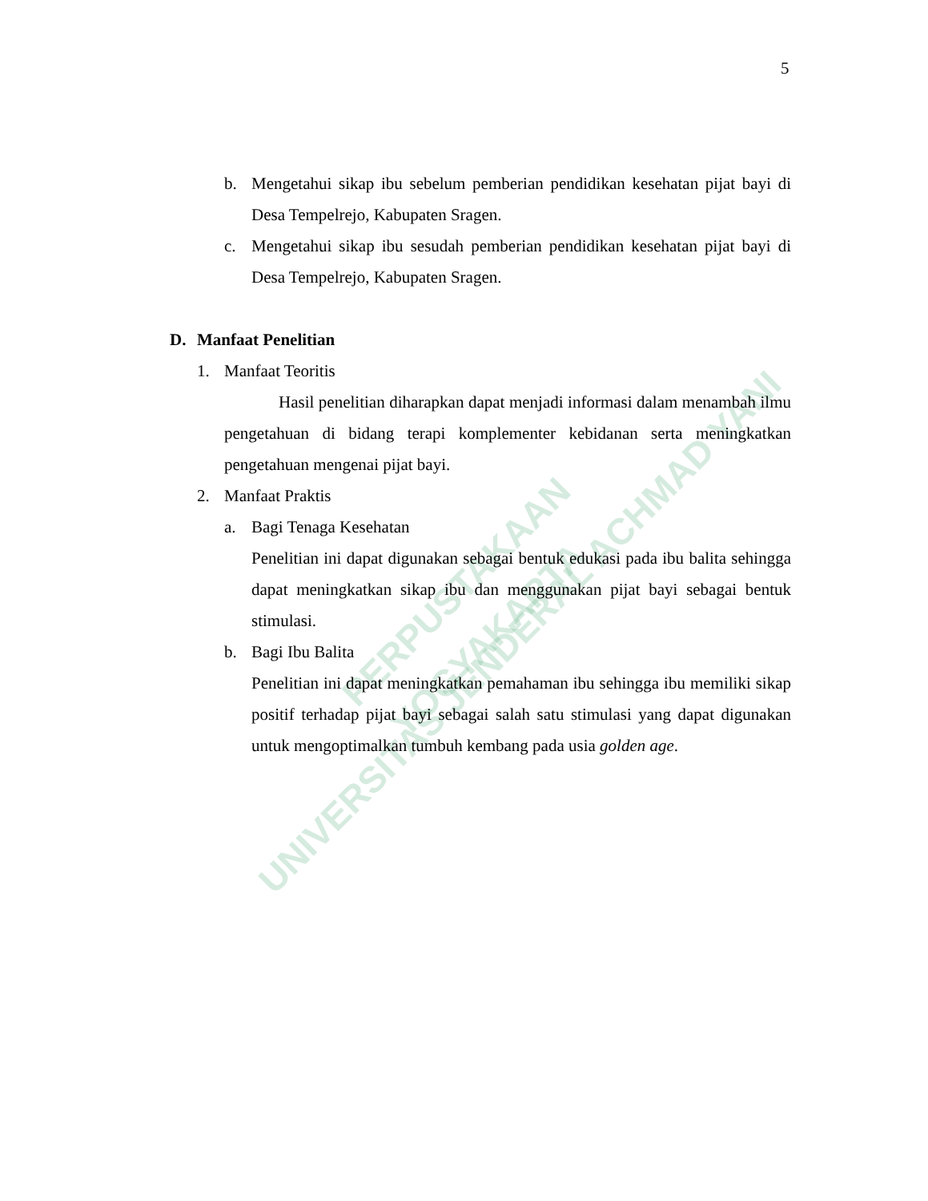UNIVERSITAS JENDERAL ACHMAD YANI
PERPUSTAKAAN
YOGYAKARTA
5
b. Mengetahui sikap ibu sebelum pemberian pendidikan kesehatan pijat bayi di Desa Tempelrejo, Kabupaten Sragen.
c. Mengetahui sikap ibu sesudah pemberian pendidikan kesehatan pijat bayi di Desa Tempelrejo, Kabupaten Sragen.
D. Manfaat Penelitian
1. Manfaat Teoritis
Hasil penelitian diharapkan dapat menjadi informasi dalam menambah ilmu pengetahuan di bidang terapi komplementer kebidanan serta meningkatkan pengetahuan mengenai pijat bayi.
2. Manfaat Praktis
a. Bagi Tenaga Kesehatan
Penelitian ini dapat digunakan sebagai bentuk edukasi pada ibu balita sehingga dapat meningkatkan sikap ibu dan menggunakan pijat bayi sebagai bentuk stimulasi.
b. Bagi Ibu Balita
Penelitian ini dapat meningkatkan pemahaman ibu sehingga ibu memiliki sikap positif terhadap pijat bayi sebagai salah satu stimulasi yang dapat digunakan untuk mengoptimalkan tumbuh kembang pada usia golden age.